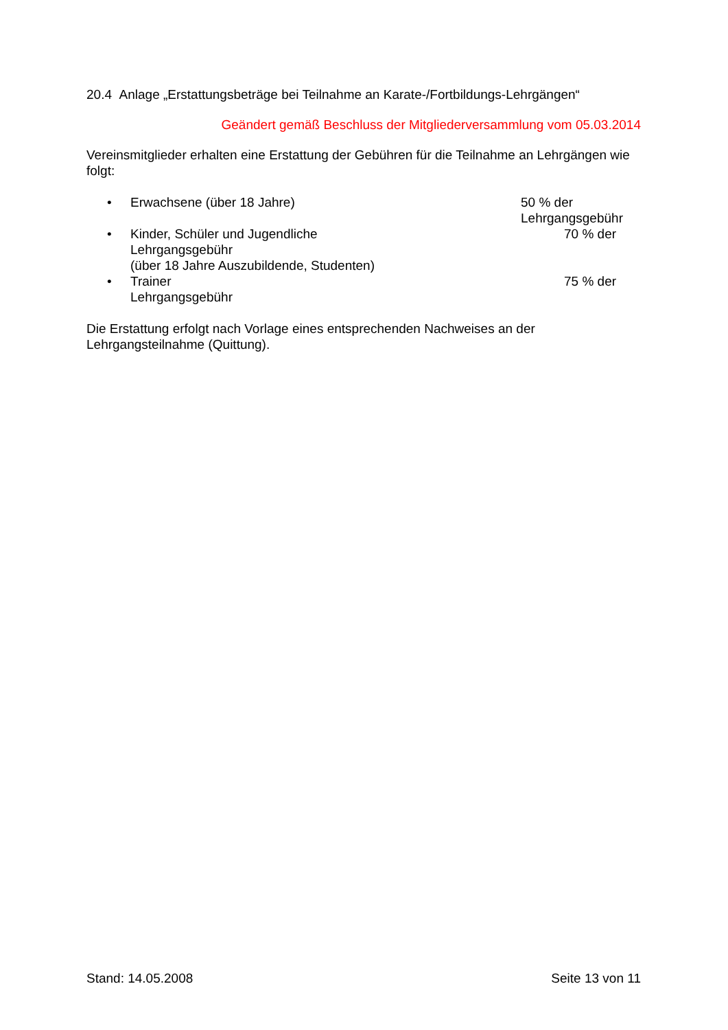20.4 Anlage „Erstattungsbeträge bei Teilnahme an Karate-/Fortbildungs-Lehrgängen“
Geändert gemäß Beschluss der Mitgliederversammlung vom 05.03.2014
Vereinsmitglieder erhalten eine Erstattung der Gebühren für die Teilnahme an Lehrgängen wie folgt:
• Erwachsene (über 18 Jahre) 50 % der Lehrgangsgebühr
• Kinder, Schüler und Jugendliche
Lehrgangsgebühr
(über 18 Jahre Auszubildende, Studenten) 70 % der
• Trainer
Lehrgangsgebühr 75 % der
Die Erstattung erfolgt nach Vorlage eines entsprechenden Nachweises an der Lehrgangsteilnahme (Quittung).
Stand: 14.05.2008 Seite 13 von 11